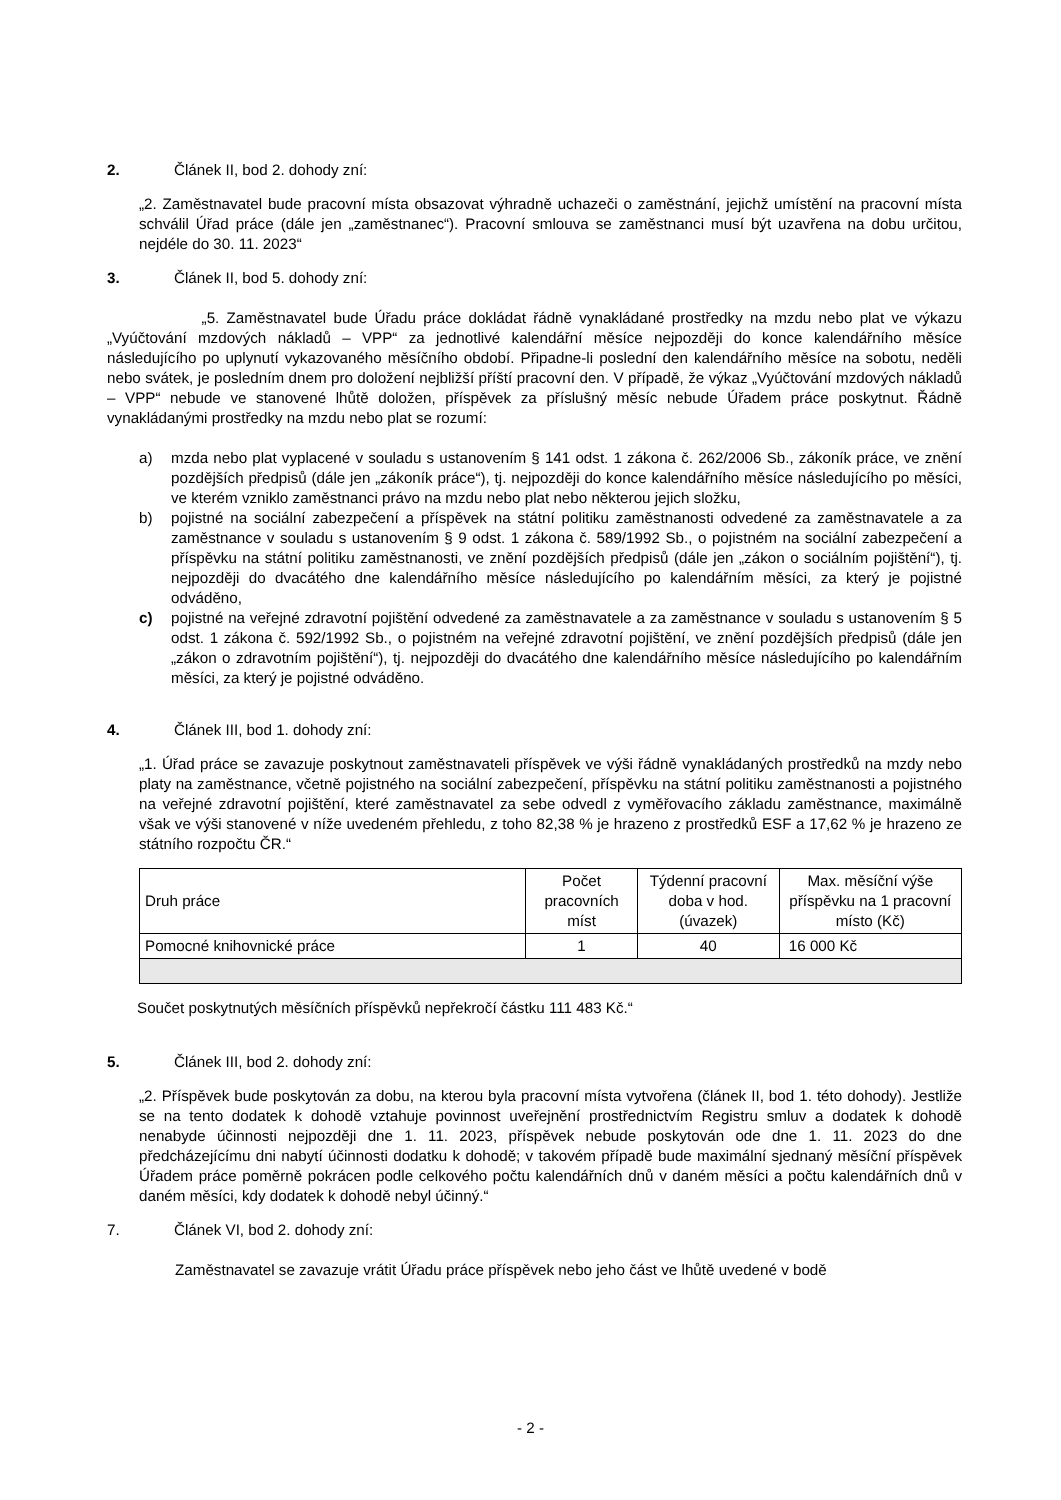2. Článek II, bod 2. dohody zní:
„2. Zaměstnavatel bude pracovní místa obsazovat výhradně uchazeči o zaměstnání, jejichž umístění na pracovní místa schválil Úřad práce (dále jen „zaměstnanec“). Pracovní smlouva se zaměstnanci musí být uzavřena na dobu určitou, nejdéle do 30. 11. 2023“
3. Článek II, bod 5. dohody zní:
„5. Zaměstnavatel bude Úřadu práce dokládat řádně vynakládané prostředky na mzdu nebo plat ve výkazu „Vyúčtování mzdových nákladů – VPP“ za jednotlivé kalendářní měsíce nejpozději do konce kalendářního měsíce následujícího po uplynutí vykazovaného měsíčního období. Připadne-li poslední den kalendářního měsíce na sobotu, neděli nebo svátek, je posledním dnem pro doložení nejbližší příští pracovní den. V případě, že výkaz „Vyúčtování mzdových nákladů – VPP“ nebude ve stanovené lhůtě doložen, příspěvek za příslušný měsíc nebude Úřadem práce poskytnut. Řádně vynakládanými prostředky na mzdu nebo plat se rozumí:
a) mzda nebo plat vyplacené v souladu s ustanovením § 141 odst. 1 zákona č. 262/2006 Sb., zákoník práce, ve znění pozdějších předpisů (dále jen „zákoník práce“), tj. nejpozději do konce kalendářního měsíce následujícího po měsíci, ve kterém vzniklo zaměstnanci právo na mzdu nebo plat nebo některou jejich složku,
b) pojistné na sociální zabezpečení a příspěvek na státní politiku zaměstnanosti odvedené za zaměstnavatele a za zaměstnance v souladu s ustanovením § 9 odst. 1 zákona č. 589/1992 Sb., o pojistném na sociální zabezpečení a příspěvku na státní politiku zaměstnanosti, ve znění pozdějších předpisů (dále jen „zákon o sociálním pojištění“), tj. nejpozději do dvacátého dne kalendářního měsíce následujícího po kalendářním měsíci, za který je pojistné odváděno,
c) pojistné na veřejné zdravotní pojištění odvedené za zaměstnavatele a za zaměstnance v souladu s ustanovením § 5 odst. 1 zákona č. 592/1992 Sb., o pojistném na veřejné zdravotní pojištění, ve znění pozdějších předpisů (dále jen „zákon o zdravotním pojištění“), tj. nejpozději do dvacátého dne kalendářního měsíce následujícího po kalendářním měsíci, za který je pojistné odváděno.
4. Článek III, bod 1. dohody zní:
„1. Úřad práce se zavazuje poskytnout zaměstnavateli příspěvek ve výši řádně vynakládaných prostředků na mzdy nebo platy na zaměstnance, včetně pojistného na sociální zabezpečení, příspěvku na státní politiku zaměstnanosti a pojistného na veřejné zdravotní pojištění, které zaměstnavatel za sebe odvedl z vyměřovacího základu zaměstnance, maximálně však ve výši stanovené v níže uvedeném přehledu, z toho 82,38 % je hrazeno z prostředků ESF a 17,62 % je hrazeno ze státního rozpočtu ČR.“
| Druh práce | Počet pracovních míst | Týdenní pracovní doba v hod. (úvazek) | Max. měsíční výše příspěvku na 1 pracovní místo (Kč) |
| --- | --- | --- | --- |
| Pomocné knihovnické práce | 1 | 40 | 16 000 Kč |
Součet poskytnutých měsíčních příspěvků nepřekročí částku 111 483 Kč.“
5. Článek III, bod 2. dohody zní:
„2. Příspěvek bude poskytován za dobu, na kterou byla pracovní místa vytvořena (článek II, bod 1. této dohody). Jestliže se na tento dodatek k dohodě vztahuje povinnost uveřejnění prostřednictvím Registru smluv a dodatek k dohodě nenabyde účinnosti nejpozději dne 1. 11. 2023, příspěvek nebude poskytován ode dne 1. 11. 2023 do dne předcházejícímu dni nabytí účinnosti dodatku k dohodě; v takovém případě bude maximální sjednaný měsíční příspěvek Úřadem práce poměrně pokrácen podle celkového počtu kalendářních dnů v daném měsíci a počtu kalendářních dnů v daném měsíci, kdy dodatek k dohodě nebyl účinný.“
7. Článek VI, bod 2. dohody zní:
Zaměstnavatel se zavazuje vrátit Úřadu práce příspěvek nebo jeho část ve lhůtě uvedené v bodě
- 2 -